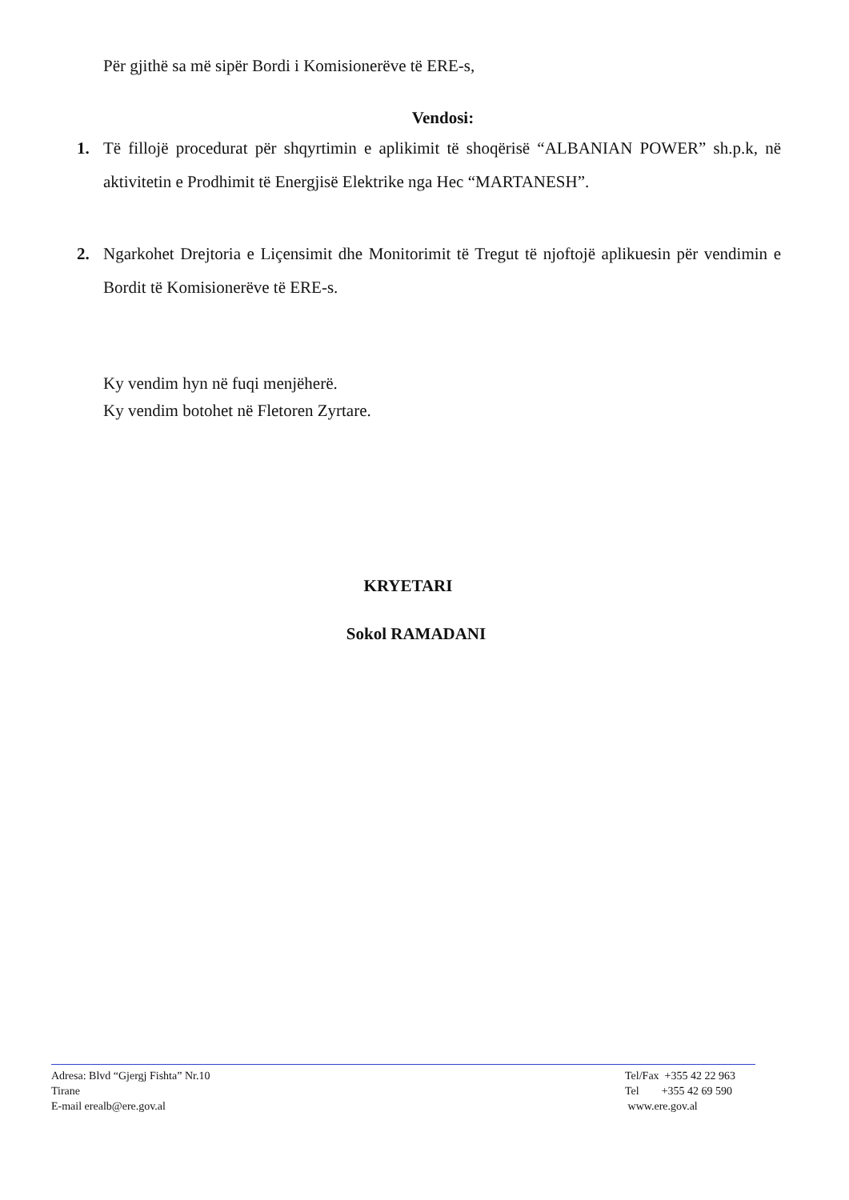Për gjithë sa më sipër Bordi i Komisionerëve të ERE-s,
Vendosi:
1. Të fillojë procedurat për shqyrtimin e aplikimit të shoqërisë “ALBANIAN POWER” sh.p.k, në aktivitetin e Prodhimit të Energjisë Elektrike nga Hec “MARTANESH”.
2. Ngarkohet Drejtoria e Liçensimit dhe Monitorimit të Tregut të njoftojë aplikuesin për vendimin e Bordit të Komisionerëve të ERE-s.
Ky vendim hyn në fuqi menjëherë.
Ky vendim botohet në Fletoren Zyrtare.
KRYETARI
Sokol RAMADANI
Adresa: Blvd “Gjergj Fishta” Nr.10
Tirane
E-mail erealb@ere.gov.al
Tel/Fax +355 42 22 963
Tel +355 42 69 590
www.ere.gov.al